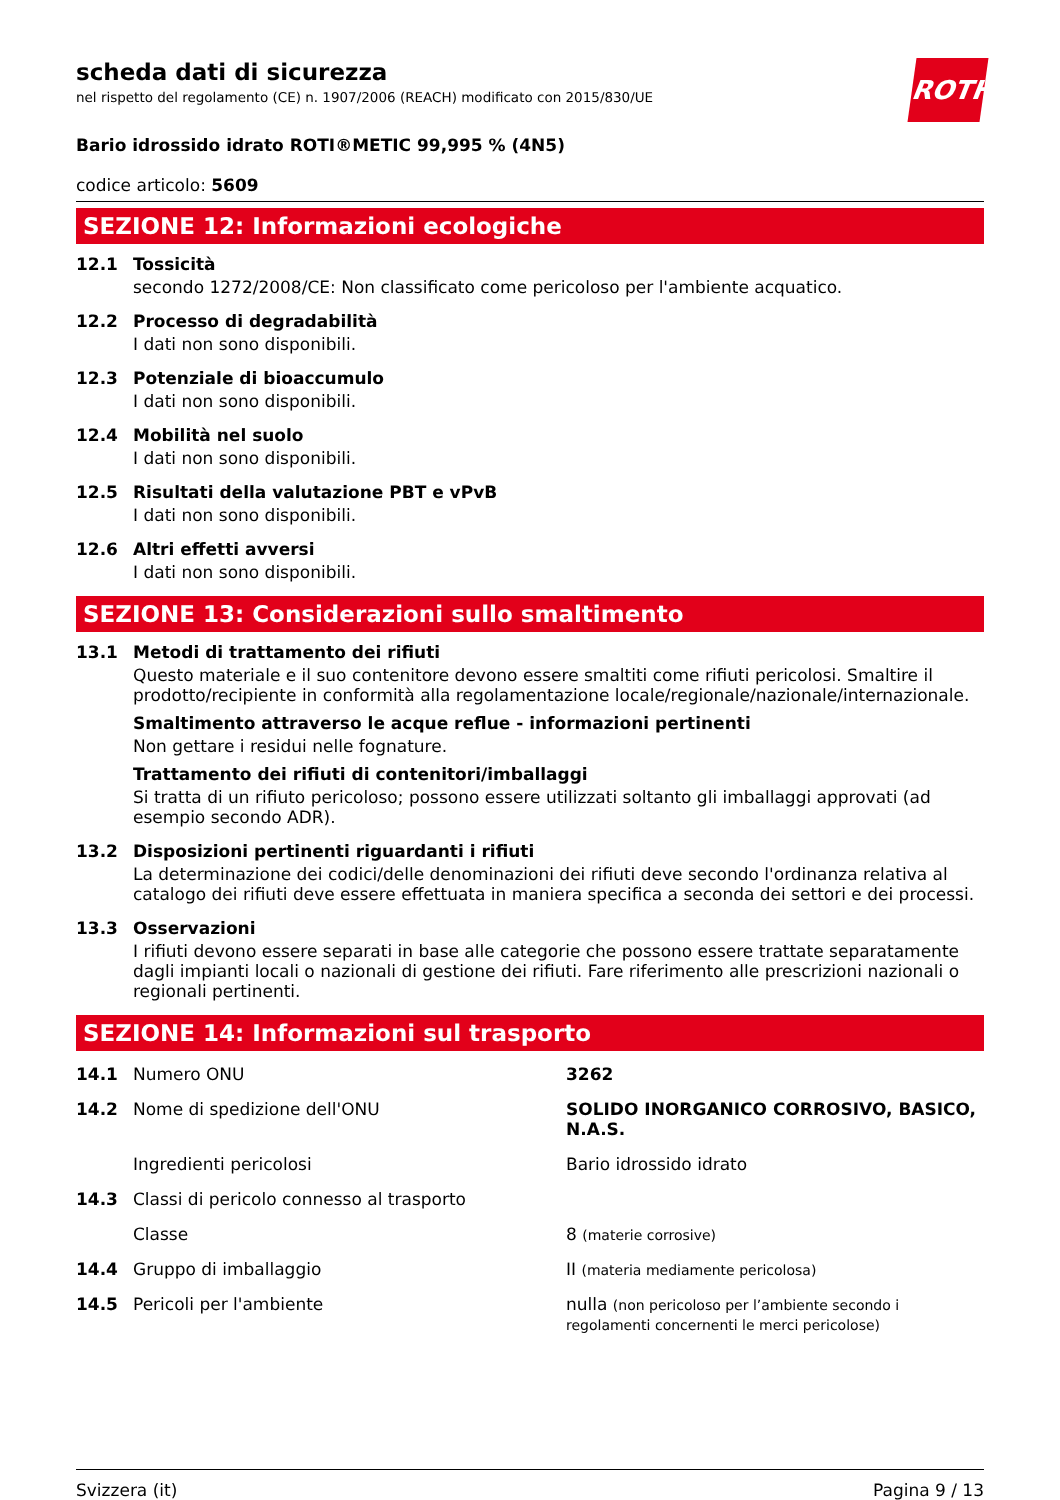ROTH
scheda dati di sicurezza
nel rispetto del regolamento (CE) n. 1907/2006 (REACH) modificato con 2015/830/UE
Bario idrossido idrato ROTI®METIC 99,995 % (4N5)
codice articolo: 5609
SEZIONE 12: Informazioni ecologiche
12.1 Tossicità
secondo 1272/2008/CE: Non classificato come pericoloso per l'ambiente acquatico.
12.2 Processo di degradabilità
I dati non sono disponibili.
12.3 Potenziale di bioaccumulo
I dati non sono disponibili.
12.4 Mobilità nel suolo
I dati non sono disponibili.
12.5 Risultati della valutazione PBT e vPvB
I dati non sono disponibili.
12.6 Altri effetti avversi
I dati non sono disponibili.
SEZIONE 13: Considerazioni sullo smaltimento
13.1 Metodi di trattamento dei rifiuti
Questo materiale e il suo contenitore devono essere smaltiti come rifiuti pericolosi. Smaltire il prodotto/recipiente in conformità alla regolamentazione locale/regionale/nazionale/internazionale.
Smaltimento attraverso le acque reflue - informazioni pertinenti
Non gettare i residui nelle fognature.
Trattamento dei rifiuti di contenitori/imballaggi
Si tratta di un rifiuto pericoloso; possono essere utilizzati soltanto gli imballaggi approvati (ad esempio secondo ADR).
13.2 Disposizioni pertinenti riguardanti i rifiuti
La determinazione dei codici/delle denominazioni dei rifiuti deve secondo l'ordinanza relativa al catalogo dei rifiuti deve essere effettuata in maniera specifica a seconda dei settori e dei processi.
13.3 Osservazioni
I rifiuti devono essere separati in base alle categorie che possono essere trattate separatamente dagli impianti locali o nazionali di gestione dei rifiuti. Fare riferimento alle prescrizioni nazionali o regionali pertinenti.
SEZIONE 14: Informazioni sul trasporto
| 14.1 | Numero ONU | 3262 |
| 14.2 | Nome di spedizione dell'ONU | SOLIDO INORGANICO CORROSIVO, BASICO, N.A.S. |
| | Ingredienti pericolosi | Bario idrossido idrato |
| 14.3 | Classi di pericolo connesso al trasporto | |
| | Classe | 8 (materie corrosive) |
| 14.4 | Gruppo di imballaggio | II (materia mediamente pericolosa) |
| 14.5 | Pericoli per l'ambiente | nulla (non pericoloso per l’ambiente secondo i regolamenti concernenti le merci pericolose) |
Svizzera (it) Pagina 9 / 13